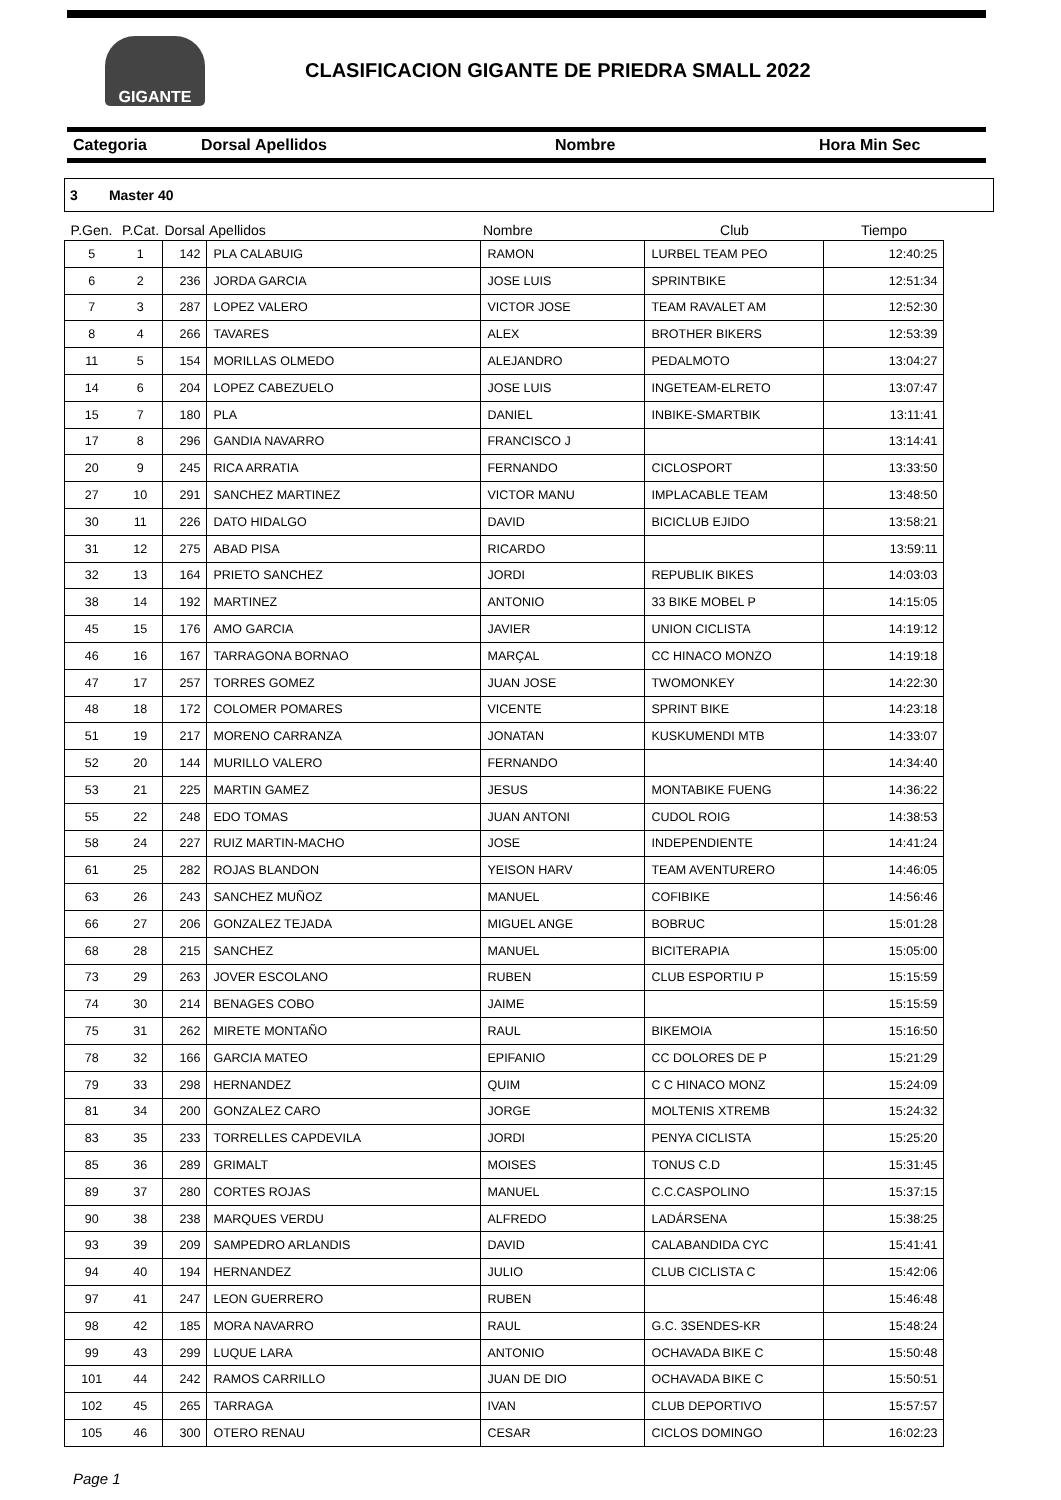GIGANTE
CLASIFICACION GIGANTE DE PRIEDRA SMALL 2022
Categoria Dorsal Apellidos Nombre Hora Min Sec
3 Master 40
| P.Gen. | P.Cat. | Dorsal | Apellidos | Nombre | Club | Tiempo |
| --- | --- | --- | --- | --- | --- | --- |
| 5 | 1 | 142 | PLA CALABUIG | RAMON | LURBEL TEAM PEO | 12:40:25 |
| 6 | 2 | 236 | JORDA GARCIA | JOSE LUIS | SPRINTBIKE | 12:51:34 |
| 7 | 3 | 287 | LOPEZ VALERO | VICTOR JOSE | TEAM RAVALET AM | 12:52:30 |
| 8 | 4 | 266 | TAVARES | ALEX | BROTHER BIKERS | 12:53:39 |
| 11 | 5 | 154 | MORILLAS OLMEDO | ALEJANDRO | PEDALMOTO | 13:04:27 |
| 14 | 6 | 204 | LOPEZ CABEZUELO | JOSE LUIS | INGETEAM-ELRETO | 13:07:47 |
| 15 | 7 | 180 | PLA | DANIEL | INBIKE-SMARTBIK | 13:11:41 |
| 17 | 8 | 296 | GANDIA NAVARRO | FRANCISCO J | | 13:14:41 |
| 20 | 9 | 245 | RICA ARRATIA | FERNANDO | CICLOSPORT | 13:33:50 |
| 27 | 10 | 291 | SANCHEZ MARTINEZ | VICTOR MANU | IMPLACABLE TEAM | 13:48:50 |
| 30 | 11 | 226 | DATO HIDALGO | DAVID | BICICLUB EJIDO | 13:58:21 |
| 31 | 12 | 275 | ABAD PISA | RICARDO | | 13:59:11 |
| 32 | 13 | 164 | PRIETO SANCHEZ | JORDI | REPUBLIK BIKES | 14:03:03 |
| 38 | 14 | 192 | MARTINEZ | ANTONIO | 33 BIKE MOBEL P | 14:15:05 |
| 45 | 15 | 176 | AMO GARCIA | JAVIER | UNION CICLISTA | 14:19:12 |
| 46 | 16 | 167 | TARRAGONA BORNAO | MARÇAL | CC HINACO MONZO | 14:19:18 |
| 47 | 17 | 257 | TORRES GOMEZ | JUAN JOSE | TWOMONKEY | 14:22:30 |
| 48 | 18 | 172 | COLOMER POMARES | VICENTE | SPRINT BIKE | 14:23:18 |
| 51 | 19 | 217 | MORENO CARRANZA | JONATAN | KUSKUMENDI MTB | 14:33:07 |
| 52 | 20 | 144 | MURILLO VALERO | FERNANDO | | 14:34:40 |
| 53 | 21 | 225 | MARTIN GAMEZ | JESUS | MONTABIKE FUENG | 14:36:22 |
| 55 | 22 | 248 | EDO TOMAS | JUAN ANTONI | CUDOL ROIG | 14:38:53 |
| 58 | 24 | 227 | RUIZ MARTIN-MACHO | JOSE | INDEPENDIENTE | 14:41:24 |
| 61 | 25 | 282 | ROJAS BLANDON | YEISON HARV | TEAM AVENTURERO | 14:46:05 |
| 63 | 26 | 243 | SANCHEZ MUÑOZ | MANUEL | COFIBIKE | 14:56:46 |
| 66 | 27 | 206 | GONZALEZ TEJADA | MIGUEL ANGE | BOBRUC | 15:01:28 |
| 68 | 28 | 215 | SANCHEZ | MANUEL | BICITERAPIA | 15:05:00 |
| 73 | 29 | 263 | JOVER ESCOLANO | RUBEN | CLUB ESPORTIU P | 15:15:59 |
| 74 | 30 | 214 | BENAGES COBO | JAIME | | 15:15:59 |
| 75 | 31 | 262 | MIRETE MONTAÑO | RAUL | BIKEMOIA | 15:16:50 |
| 78 | 32 | 166 | GARCIA MATEO | EPIFANIO | CC DOLORES DE P | 15:21:29 |
| 79 | 33 | 298 | HERNANDEZ | QUIM | C C HINACO MONZ | 15:24:09 |
| 81 | 34 | 200 | GONZALEZ CARO | JORGE | MOLTENIS XTREMB | 15:24:32 |
| 83 | 35 | 233 | TORRELLES CAPDEVILA | JORDI | PENYA CICLISTA | 15:25:20 |
| 85 | 36 | 289 | GRIMALT | MOISES | TONUS C.D | 15:31:45 |
| 89 | 37 | 280 | CORTES ROJAS | MANUEL | C.C.CASPOLINO | 15:37:15 |
| 90 | 38 | 238 | MARQUES VERDU | ALFREDO | LADÁRSENA | 15:38:25 |
| 93 | 39 | 209 | SAMPEDRO ARLANDIS | DAVID | CALABANDIDA CYC | 15:41:41 |
| 94 | 40 | 194 | HERNANDEZ | JULIO | CLUB CICLISTA C | 15:42:06 |
| 97 | 41 | 247 | LEON GUERRERO | RUBEN | | 15:46:48 |
| 98 | 42 | 185 | MORA NAVARRO | RAUL | G.C. 3SENDES-KR | 15:48:24 |
| 99 | 43 | 299 | LUQUE LARA | ANTONIO | OCHAVADA BIKE C | 15:50:48 |
| 101 | 44 | 242 | RAMOS CARRILLO | JUAN DE DIO | OCHAVADA BIKE C | 15:50:51 |
| 102 | 45 | 265 | TARRAGA | IVAN | CLUB DEPORTIVO | 15:57:57 |
| 105 | 46 | 300 | OTERO RENAU | CESAR | CICLOS DOMINGO | 16:02:23 |
Page 1